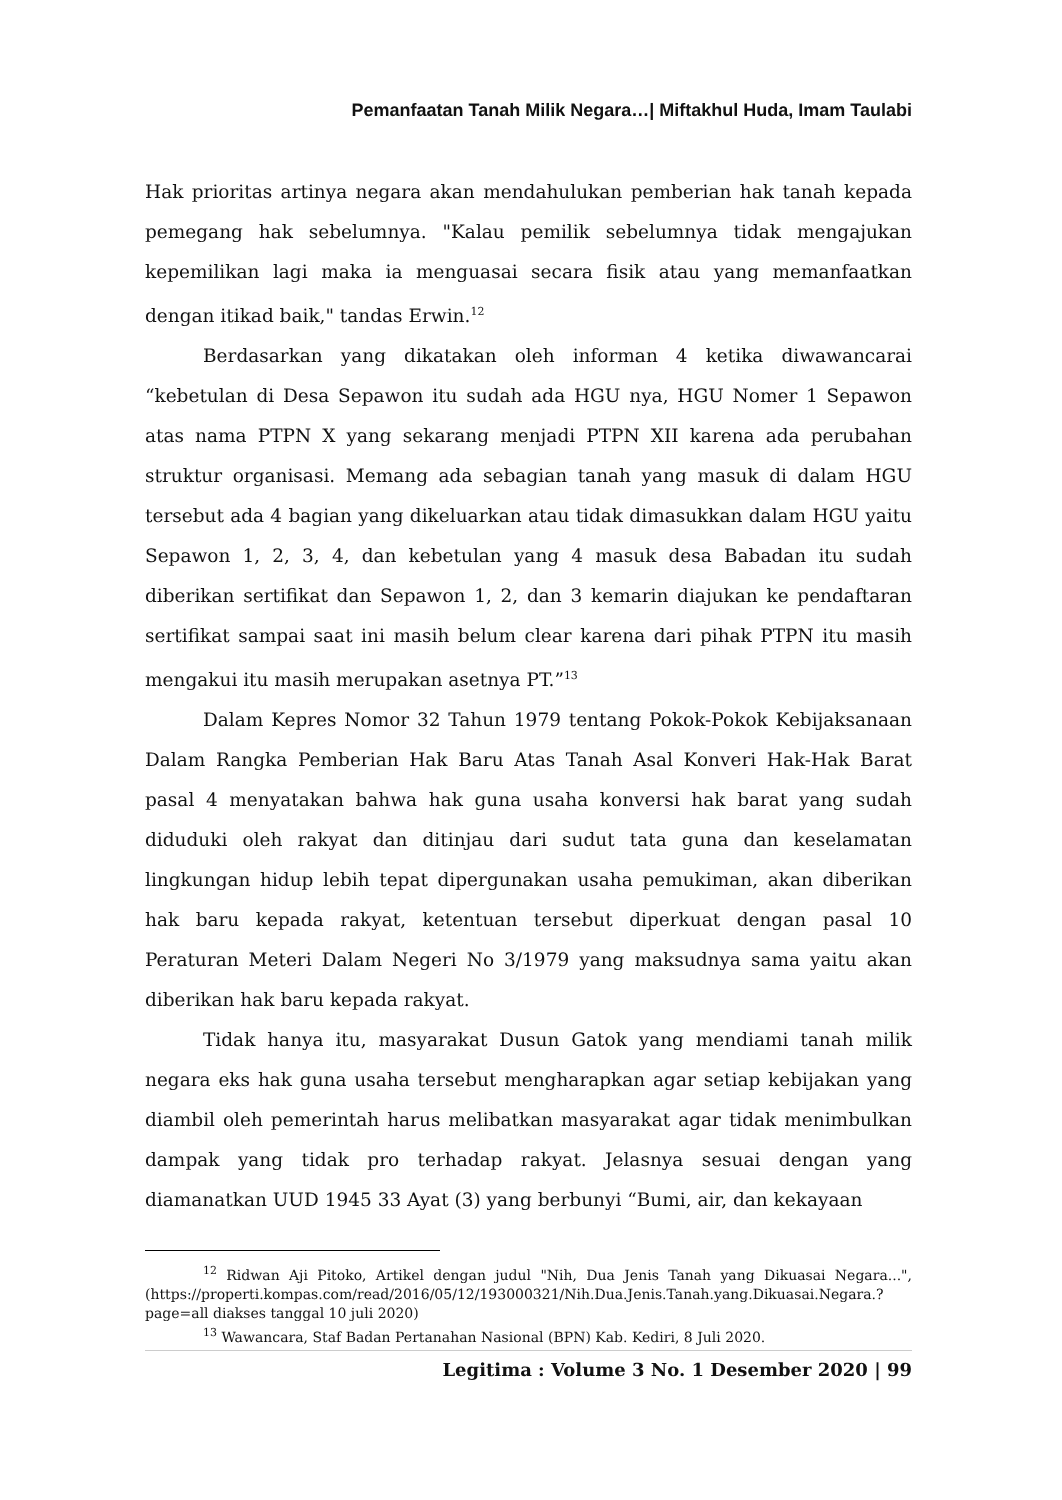Pemanfaatan Tanah Milik Negara…| Miftakhul Huda, Imam Taulabi
Hak prioritas artinya negara akan mendahulukan pemberian hak tanah kepada pemegang hak sebelumnya. "Kalau pemilik sebelumnya tidak mengajukan kepemilikan lagi maka ia menguasai secara fisik atau yang memanfaatkan dengan itikad baik," tandas Erwin.<sup>12</sup>
Berdasarkan yang dikatakan oleh informan 4 ketika diwawancarai “kebetulan di Desa Sepawon itu sudah ada HGU nya, HGU Nomer 1 Sepawon atas nama PTPN X yang sekarang menjadi PTPN XII karena ada perubahan struktur organisasi. Memang ada sebagian tanah yang masuk di dalam HGU tersebut ada 4 bagian yang dikeluarkan atau tidak dimasukkan dalam HGU yaitu Sepawon 1, 2, 3, 4, dan kebetulan yang 4 masuk desa Babadan itu sudah diberikan sertifikat dan Sepawon 1, 2, dan 3 kemarin diajukan ke pendaftaran sertifikat sampai saat ini masih belum clear karena dari pihak PTPN itu masih mengakui itu masih merupakan asetnya PT.”<sup>13</sup>
Dalam Kepres Nomor 32 Tahun 1979 tentang Pokok-Pokok Kebijaksanaan Dalam Rangka Pemberian Hak Baru Atas Tanah Asal Konveri Hak-Hak Barat pasal 4 menyatakan bahwa hak guna usaha konversi hak barat yang sudah diduduki oleh rakyat dan ditinjau dari sudut tata guna dan keselamatan lingkungan hidup lebih tepat dipergunakan usaha pemukiman, akan diberikan hak baru kepada rakyat, ketentuan tersebut diperkuat dengan pasal 10 Peraturan Meteri Dalam Negeri No 3/1979 yang maksudnya sama yaitu akan diberikan hak baru kepada rakyat.
Tidak hanya itu, masyarakat Dusun Gatok yang mendiami tanah milik negara eks hak guna usaha tersebut mengharapkan agar setiap kebijakan yang diambil oleh pemerintah harus melibatkan masyarakat agar tidak menimbulkan dampak yang tidak pro terhadap rakyat. Jelasnya sesuai dengan yang diamanatkan UUD 1945 33 Ayat (3) yang berbunyi “Bumi, air, dan kekayaan
<sup>12</sup> Ridwan Aji Pitoko, Artikel dengan judul "Nih, Dua Jenis Tanah yang Dikuasai Negara...", (https://properti.kompas.com/read/2016/05/12/193000321/Nih.Dua.Jenis.Tanah.yang.Dikuasai.Negara.?page=all diakses tanggal 10 juli 2020)
<sup>13</sup> Wawancara, Staf Badan Pertanahan Nasional (BPN) Kab. Kediri, 8 Juli 2020.
Legitima : Volume 3 No. 1 Desember 2020 | 99